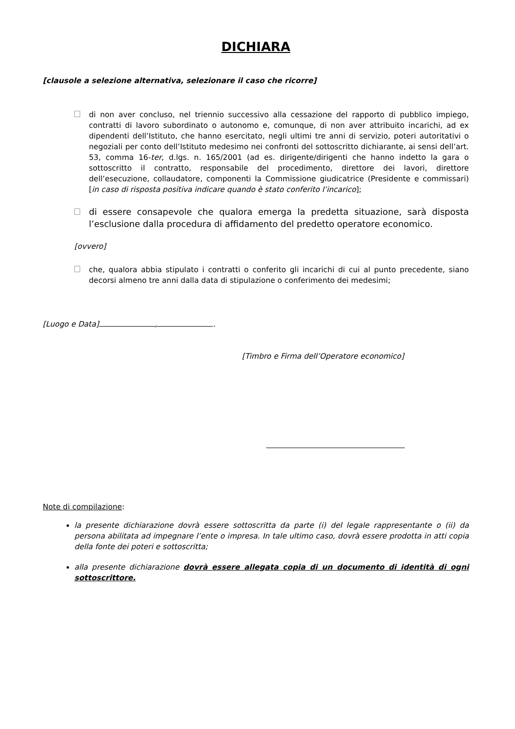DICHIARA
[clausole a selezione alternativa, selezionare il caso che ricorre]
di non aver concluso, nel triennio successivo alla cessazione del rapporto di pubblico impiego, contratti di lavoro subordinato o autonomo e, comunque, di non aver attribuito incarichi, ad ex dipendenti dell’Istituto, che hanno esercitato, negli ultimi tre anni di servizio, poteri autoritativi o negoziali per conto dell’Istituto medesimo nei confronti del sottoscritto dichiarante, ai sensi dell’art. 53, comma 16-ter, d.lgs. n. 165/2001 (ad es. dirigente/dirigenti che hanno indetto la gara o sottoscritto il contratto, responsabile del procedimento, direttore dei lavori, direttore dell’esecuzione, collaudatore, componenti la Commissione giudicatrice (Presidente e commissari) [in caso di risposta positiva indicare quando è stato conferito l’incarico];
di essere consapevole che qualora emerga la predetta situazione, sarà disposta l’esclusione dalla procedura di affidamento del predetto operatore economico.
[ovvero]
che, qualora abbia stipulato i contratti o conferito gli incarichi di cui al punto precedente, siano decorsi almeno tre anni dalla data di stipulazione o conferimento dei medesimi;
[Luogo e Data] , .
[Timbro e Firma dell’Operatore economico]
Note di compilazione:
la presente dichiarazione dovrà essere sottoscritta da parte (i) del legale rappresentante o (ii) da persona abilitata ad impegnare l’ente o impresa. In tale ultimo caso, dovrà essere prodotta in atti copia della fonte dei poteri e sottoscritta;
alla presente dichiarazione dovrà essere allegata copia di un documento di identità di ogni sottoscrittore.